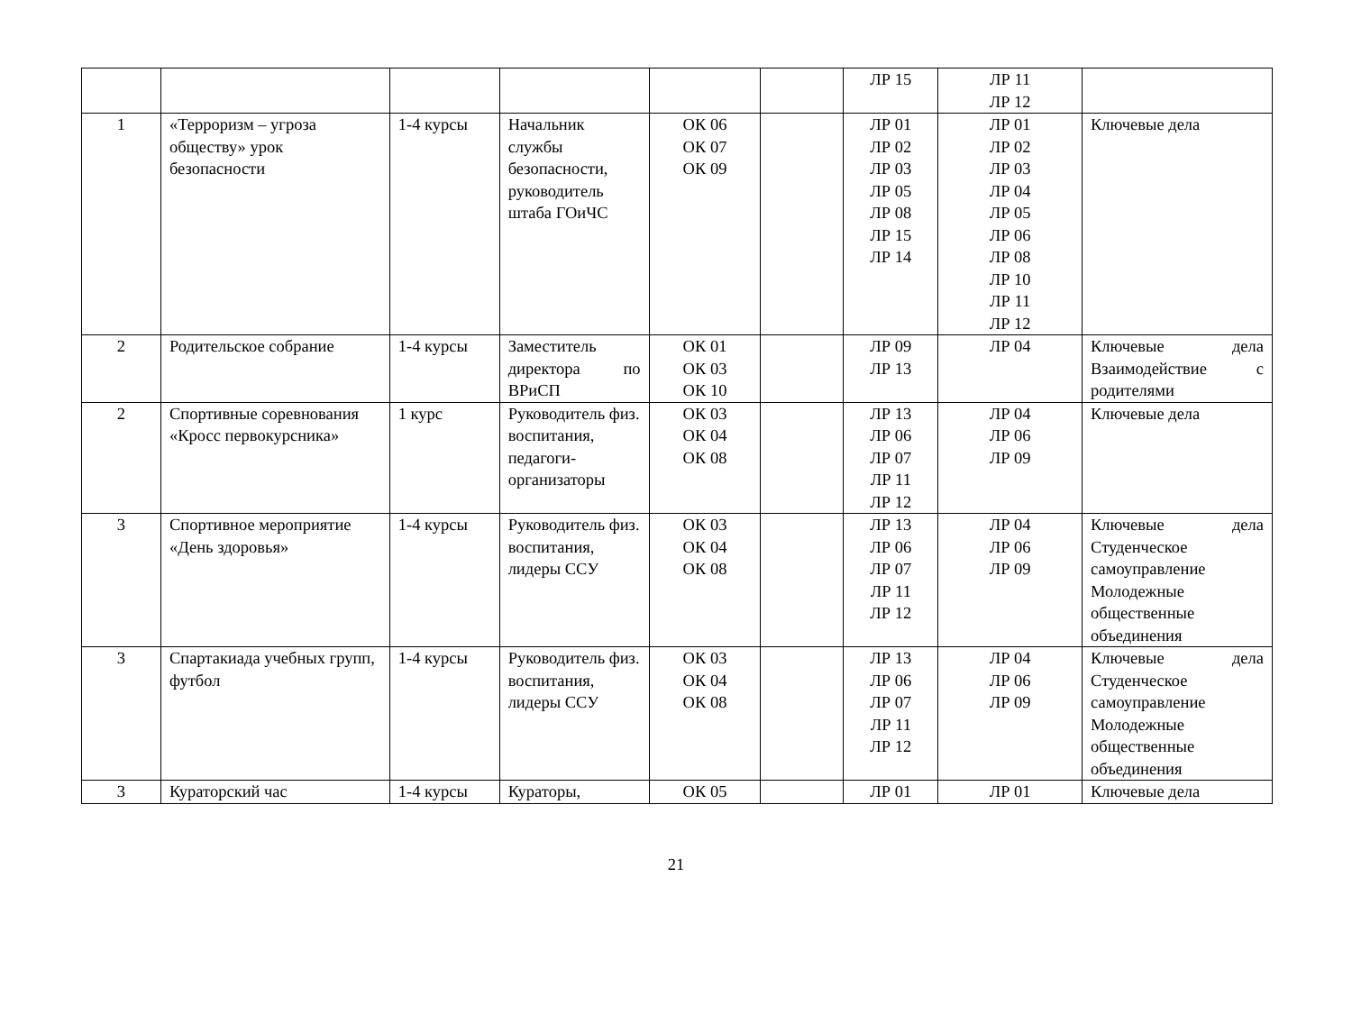| | | | | | | ЛР 15 | ЛР 11 ЛР 12 | |
| 1 | «Терроризм – угроза обществу» урок безопасности | 1-4 курсы | Начальник службы безопасности, руководитель штаба ГОиЧС | ОК 06 ОК 07 ОК 09 | | ЛР 01 ЛР 02 ЛР 03 ЛР 05 ЛР 08 ЛР 15 ЛР 14 | ЛР 01 ЛР 02 ЛР 03 ЛР 04 ЛР 05 ЛР 06 ЛР 08 ЛР 10 ЛР 11 ЛР 12 | Ключевые дела |
| 2 | Родительское собрание | 1-4 курсы | Заместитель директора по ВРиСП | ОК 01 ОК 03 ОК 10 | | ЛР 09 ЛР 13 | ЛР 04 | Ключевые дела Взаимодействие с родителями |
| 2 | Спортивные соревнования «Кросс первокурсника» | 1 курс | Руководитель физ. воспитания, педагоги-организаторы | ОК 03 ОК 04 ОК 08 | | ЛР 13 ЛР 06 ЛР 07 ЛР 11 ЛР 12 | ЛР 04 ЛР 06 ЛР 09 | Ключевые дела |
| 3 | Спортивное мероприятие «День здоровья» | 1-4 курсы | Руководитель физ. воспитания, лидеры ССУ | ОК 03 ОК 04 ОК 08 | | ЛР 13 ЛР 06 ЛР 07 ЛР 11 ЛР 12 | ЛР 04 ЛР 06 ЛР 09 | Ключевые дела Студенческое самоуправление Молодежные общественные объединения |
| 3 | Спартакиада учебных групп, футбол | 1-4 курсы | Руководитель физ. воспитания, лидеры ССУ | ОК 03 ОК 04 ОК 08 | | ЛР 13 ЛР 06 ЛР 07 ЛР 11 ЛР 12 | ЛР 04 ЛР 06 ЛР 09 | Ключевые дела Студенческое самоуправление Молодежные общественные объединения |
| 3 | Кураторский час | 1-4 курсы | Кураторы, | ОК 05 | | ЛР 01 | ЛР 01 | Ключевые дела |
21